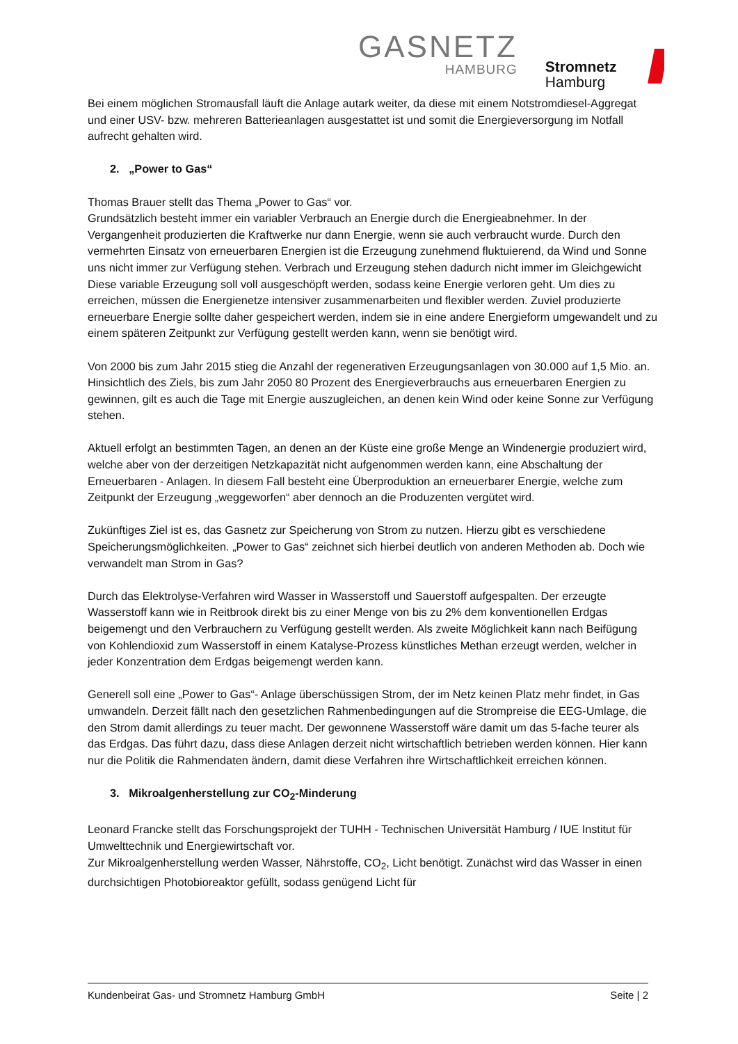GASNETZ
HAMBURG
Stromnetz
Hamburg
Bei einem möglichen Stromausfall läuft die Anlage autark weiter, da diese mit einem Notstromdiesel-Aggregat und einer USV- bzw. mehreren Batterieanlagen ausgestattet ist und somit die Energieversorgung im Notfall aufrecht gehalten wird.
2. „Power to Gas“
Thomas Brauer stellt das Thema „Power to Gas“ vor.
Grundsätzlich besteht immer ein variabler Verbrauch an Energie durch die Energieabnehmer. In der Vergangenheit produzierten die Kraftwerke nur dann Energie, wenn sie auch verbraucht wurde. Durch den vermehrten Einsatz von erneuerbaren Energien ist die Erzeugung zunehmend fluktuierend, da Wind und Sonne uns nicht immer zur Verfügung stehen. Verbrach und Erzeugung stehen dadurch nicht immer im Gleichgewicht Diese variable Erzeugung soll voll ausgeschöpft werden, sodass keine Energie verloren geht. Um dies zu erreichen, müssen die Energienetze intensiver zusammenarbeiten und flexibler werden. Zuviel produzierte erneuerbare Energie sollte daher gespeichert werden, indem sie in eine andere Energieform umgewandelt und zu einem späteren Zeitpunkt zur Verfügung gestellt werden kann, wenn sie benötigt wird.
Von 2000 bis zum Jahr 2015 stieg die Anzahl der regenerativen Erzeugungsanlagen von 30.000 auf 1,5 Mio. an. Hinsichtlich des Ziels, bis zum Jahr 2050 80 Prozent des Energieverbrauchs aus erneuerbaren Energien zu gewinnen, gilt es auch die Tage mit Energie auszugleichen, an denen kein Wind oder keine Sonne zur Verfügung stehen.
Aktuell erfolgt an bestimmten Tagen, an denen an der Küste eine große Menge an Windenergie produziert wird, welche aber von der derzeitigen Netzkapazität nicht aufgenommen werden kann, eine Abschaltung der Erneuerbaren - Anlagen. In diesem Fall besteht eine Überproduktion an erneuerbarer Energie, welche zum Zeitpunkt der Erzeugung „weggeworfen“ aber dennoch an die Produzenten vergütet wird.
Zukünftiges Ziel ist es, das Gasnetz zur Speicherung von Strom zu nutzen. Hierzu gibt es verschiedene Speicherungsmöglichkeiten. „Power to Gas“ zeichnet sich hierbei deutlich von anderen Methoden ab. Doch wie verwandelt man Strom in Gas?
Durch das Elektrolyse-Verfahren wird Wasser in Wasserstoff und Sauerstoff aufgespalten. Der erzeugte Wasserstoff kann wie in Reitbrook direkt bis zu einer Menge von bis zu 2% dem konventionellen Erdgas beigemengt und den Verbrauchern zu Verfügung gestellt werden. Als zweite Möglichkeit kann nach Beifügung von Kohlendioxid zum Wasserstoff in einem Katalyse-Prozess künstliches Methan erzeugt werden, welcher in jeder Konzentration dem Erdgas beigemengt werden kann.
Generell soll eine „Power to Gas“- Anlage überschüssigen Strom, der im Netz keinen Platz mehr findet, in Gas umwandeln. Derzeit fällt nach den gesetzlichen Rahmenbedingungen auf die Strompreise die EEG-Umlage, die den Strom damit allerdings zu teuer macht. Der gewonnene Wasserstoff wäre damit um das 5-fache teurer als das Erdgas. Das führt dazu, dass diese Anlagen derzeit nicht wirtschaftlich betrieben werden können. Hier kann nur die Politik die Rahmendaten ändern, damit diese Verfahren ihre Wirtschaftlichkeit erreichen können.
3. Mikroalgenherstellung zur CO<sub>2</sub>-Minderung
Leonard Francke stellt das Forschungsprojekt der TUHH - Technischen Universität Hamburg / IUE Institut für Umwelttechnik und Energiewirtschaft vor.
Zur Mikroalgenherstellung werden Wasser, Nährstoffe, CO<sub>2</sub>, Licht benötigt. Zunächst wird das Wasser in einen durchsichtigen Photobioreaktor gefüllt, sodass genügend Licht für
Kundenbeirat Gas- und Stromnetz Hamburg GmbH Seite | 2